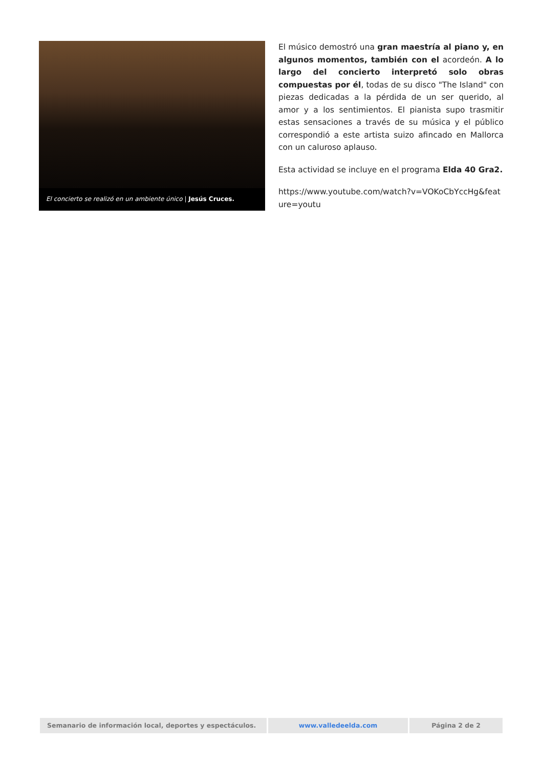El concierto se realizó en un ambiente único | Jesús Cruces.
El músico demostró una gran maestría al piano y, en algunos momentos, también con el acordeón. A lo largo del concierto interpretó solo obras compuestas por él, todas de su disco "The Island" con piezas dedicadas a la pérdida de un ser querido, al amor y a los sentimientos. El pianista supo trasmitir estas sensaciones a través de su música y el público correspondió a este artista suizo afincado en Mallorca con un caluroso aplauso.
Esta actividad se incluye en el programa Elda 40 Gra2.
https://www.youtube.com/watch?v=VOKoCbYccHg&feature=youtu
Semanario de información local, deportes y espectáculos. www.valledeelda.com Página 2 de 2